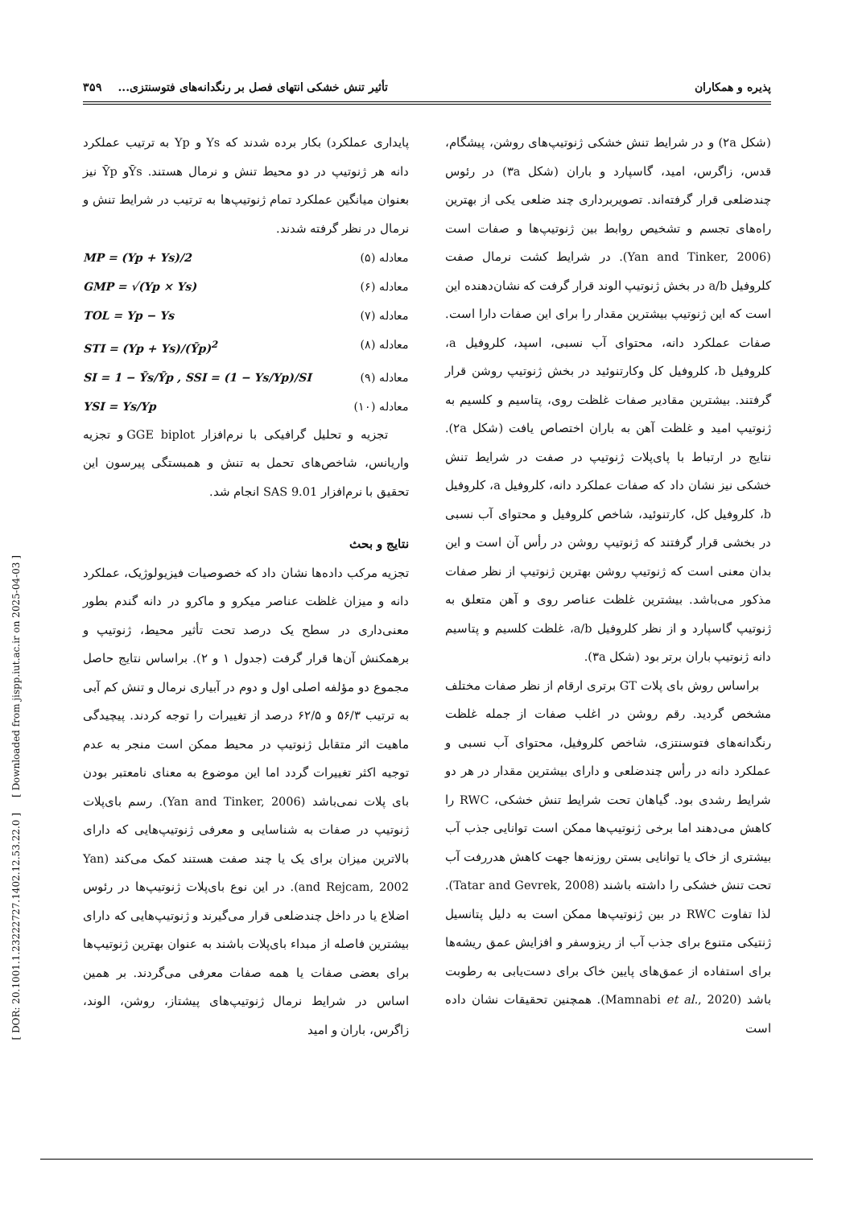[ DOR: 20.1001.1.23222727.1402.12.53.22.0 ] [ Downloaded from jispp.iut.ac.ir on 2025-04-03 ]
پذیره و همکاران تأثیر تنش خشکی انتهای فصل بر رنگدانه‌های فتوسنتزی... ۳۵۹
پایداری عملکرد) بکار برده شدند که Ys و Yp به ترتیب عملکرد دانه هر ژنوتیپ در دو محیط تنش و نرمال هستند. Ȳsو Ȳp نیز بعنوان میانگین عملکرد تمام ژنوتیپ‌ها به ترتیب در شرایط تنش و نرمال در نظر گرفته شدند.
معادله (۵) MP = (Yp + Ys)/2
معادله (۶) GMP = √(Yp × Ys)
معادله (۷) TOL = Yp − Ys
معادله (۸) STI = (Yp + Ys)/(Ȳp)<sup>2</sup>
معادله (۹) SI = 1 − Ȳs/Ȳp , SSI = (1 − Ys/Yp)/SI
معادله (۱۰) YSI = Ys/Yp
تجزیه و تحلیل گرافیکی با نرم‌افزار GGE biplot و تجزیه واریانس، شاخص‌های تحمل به تنش و همبستگی پیرسون این تحقیق با نرم‌افزار SAS 9.01 انجام شد.
نتایج و بحث
تجزیه مرکب داده‌ها نشان داد که خصوصیات فیزیولوژیک، عملکرد دانه و میزان غلظت عناصر میکرو و ماکرو در دانه گندم بطور معنی‌داری در سطح یک درصد تحت تأثیر محیط، ژنوتیپ و برهمکنش آن‌ها قرار گرفت (جدول ۱ و ۲). براساس نتایج حاصل مجموع دو مؤلفه اصلی اول و دوم در آبیاری نرمال و تنش کم آبی به ترتیب ۵۶/۳ و ۶۲/۵ درصد از تغییرات را توجه کردند. پیچیدگی ماهیت اثر متقابل ژنوتیپ در محیط ممکن است منجر به عدم توجیه اکثر تغییرات گردد اما این موضوع به معنای نامعتبر بودن بای پلات نمی‌باشد (Yan and Tinker, 2006). رسم بای‌پلات ژنوتیپ در صفات به شناسایی و معرفی ژنوتیپ‌هایی که دارای بالاترین میزان برای یک یا چند صفت هستند کمک می‌کند (Yan and Rejcam, 2002). در این نوع بای‌پلات ژنوتیپ‌ها در رئوس اضلاع یا در داخل چندضلعی قرار می‌گیرند و ژنوتیپ‌هایی که دارای بیشترین فاصله از مبداء بای‌پلات باشند به عنوان بهترین ژنوتیپ‌ها برای بعضی صفات یا همه صفات معرفی می‌گردند. بر همین اساس در شرایط نرمال ژنوتیپ‌های پیشتاز، روشن، الوند، زاگرس، باران و امید
(شکل ۲a) و در شرایط تنش خشکی ژنوتیپ‌های روشن، پیشگام، قدس، زاگرس، امید، گاسپارد و باران (شکل ۳a) در رئوس چندضلعی قرار گرفته‌اند. تصویربرداری چند ضلعی یکی از بهترین راه‌های تجسم و تشخیص روابط بین ژنوتیپ‌ها و صفات است (Yan and Tinker, 2006). در شرایط کشت نرمال صفت کلروفیل a/b در بخش ژنوتیپ الوند قرار گرفت که نشان‌دهنده این است که این ژنوتیپ بیشترین مقدار را برای این صفات دارا است. صفات عملکرد دانه، محتوای آب نسبی، اسپد، کلروفیل a، کلروفیل b، کلروفیل کل وکارتنوئید در بخش ژنوتیپ روشن قرار گرفتند. بیشترین مقادیر صفات غلظت روی، پتاسیم و کلسیم به ژنوتیپ امید و غلظت آهن به باران اختصاص یافت (شکل ۲a). نتایج در ارتباط با پای‌پلات ژنوتیپ در صفت در شرایط تنش خشکی نیز نشان داد که صفات عملکرد دانه، کلروفیل a، کلروفیل b، کلروفیل کل، کارتنوئید، شاخص کلروفیل و محتوای آب نسبی در بخشی قرار گرفتند که ژنوتیپ روشن در رأس آن است و این بدان معنی است که ژنوتیپ روشن بهترین ژنوتیپ از نظر صفات مذکور می‌باشد. بیشترین غلظت عناصر روی و آهن متعلق به ژنوتیپ گاسپارد و از نظر کلروفیل a/b، غلظت کلسیم و پتاسیم دانه ژنوتیپ باران برتر بود (شکل ۳a).
براساس روش بای پلات GT برتری ارقام از نظر صفات مختلف مشخص گردید. رقم روشن در اغلب صفات از جمله غلظت رنگدانه‌های فتوسنتزی، شاخص کلروفیل، محتوای آب نسبی و عملکرد دانه در رأس چندضلعی و دارای بیشترین مقدار در هر دو شرایط رشدی بود. گیاهان تحت شرایط تنش خشکی، RWC را کاهش می‌دهند اما برخی ژنوتیپ‌ها ممکن است توانایی جذب آب بیشتری از خاک یا توانایی بستن روزنه‌ها جهت کاهش هدررفت آب تحت تنش خشکی را داشته باشند (Tatar and Gevrek, 2008). لذا تفاوت RWC در بین ژنوتیپ‌ها ممکن است به دلیل پتانسیل ژنتیکی متنوع برای جذب آب از ریزوسفر و افزایش عمق ریشه‌ها برای استفاده از عمق‌های پایین خاک برای دست‌یابی به رطوبت باشد (Mamnabi et al., 2020). همچنین تحقیقات نشان داده است